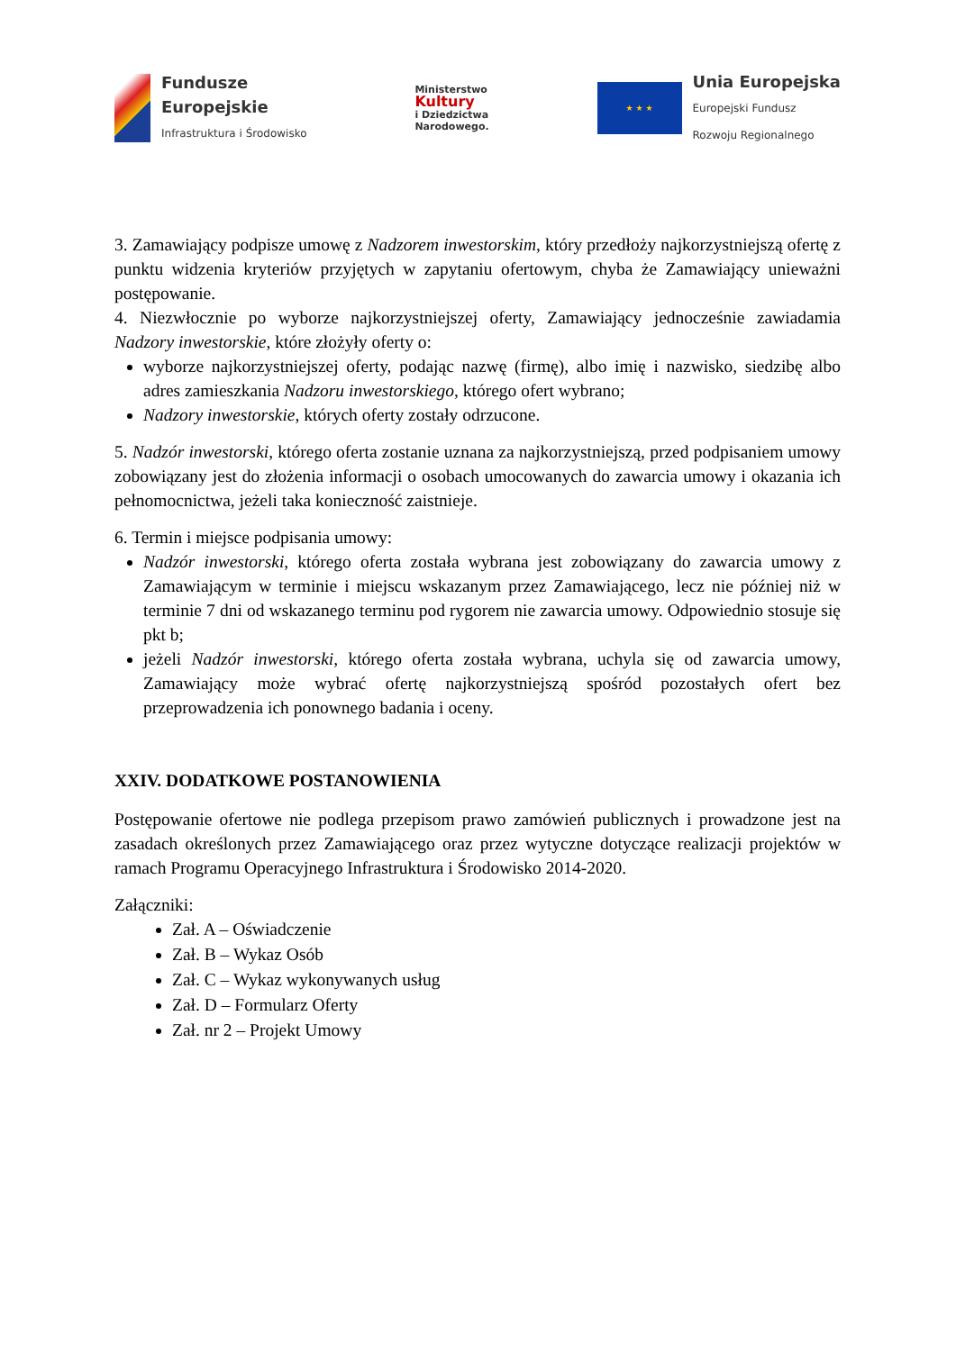Fundusze
Europejskie
Infrastruktura i Środowisko
Ministerstwo
Kultury
i Dziedzictwa
Narodowego.
★ ★ ★
Unia Europejska
Europejski Fundusz
Rozwoju Regionalnego
3. Zamawiający podpisze umowę z Nadzorem inwestorskim, który przedłoży najkorzystniejszą ofertę z punktu widzenia kryteriów przyjętych w zapytaniu ofertowym, chyba że Zamawiający unieważni postępowanie.
4. Niezwłocznie po wyborze najkorzystniejszej oferty, Zamawiający jednocześnie zawiadamia Nadzory inwestorskie, które złożyły oferty o:
wyborze najkorzystniejszej oferty, podając nazwę (firmę), albo imię i nazwisko, siedzibę albo adres zamieszkania Nadzoru inwestorskiego, którego ofert wybrano;
Nadzory inwestorskie, których oferty zostały odrzucone.
5. Nadzór inwestorski, którego oferta zostanie uznana za najkorzystniejszą, przed podpisaniem umowy zobowiązany jest do złożenia informacji o osobach umocowanych do zawarcia umowy i okazania ich pełnomocnictwa, jeżeli taka konieczność zaistnieje.
6. Termin i miejsce podpisania umowy:
Nadzór inwestorski, którego oferta została wybrana jest zobowiązany do zawarcia umowy z Zamawiającym w terminie i miejscu wskazanym przez Zamawiającego, lecz nie później niż w terminie 7 dni od wskazanego terminu pod rygorem nie zawarcia umowy. Odpowiednio stosuje się pkt b;
jeżeli Nadzór inwestorski, którego oferta została wybrana, uchyla się od zawarcia umowy, Zamawiający może wybrać ofertę najkorzystniejszą spośród pozostałych ofert bez przeprowadzenia ich ponownego badania i oceny.
XXIV. DODATKOWE POSTANOWIENIA
Postępowanie ofertowe nie podlega przepisom prawo zamówień publicznych i prowadzone jest na zasadach określonych przez Zamawiającego oraz przez wytyczne dotyczące realizacji projektów w ramach Programu Operacyjnego Infrastruktura i Środowisko 2014-2020.
Załączniki:
Zał. A – Oświadczenie
Zał. B – Wykaz Osób
Zał. C – Wykaz wykonywanych usług
Zał. D – Formularz Oferty
Zał. nr 2 – Projekt Umowy